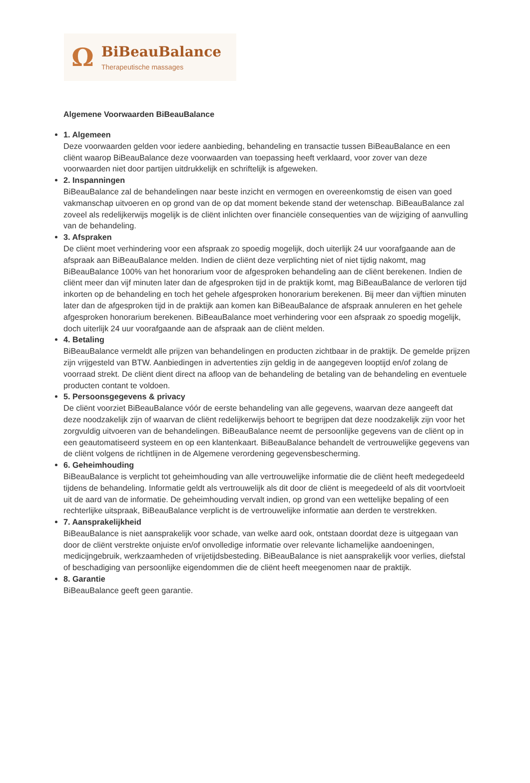Ω
BiBeauBalance
Therapeutische massages
Algemene Voorwaarden BiBeauBalance
1. Algemeen
Deze voorwaarden gelden voor iedere aanbieding, behandeling en transactie tussen BiBeauBalance en een cliënt waarop BiBeauBalance deze voorwaarden van toepassing heeft verklaard, voor zover van deze voorwaarden niet door partijen uitdrukkelijk en schriftelijk is afgeweken.
2. Inspanningen
BiBeauBalance zal de behandelingen naar beste inzicht en vermogen en overeenkomstig de eisen van goed vakmanschap uitvoeren en op grond van de op dat moment bekende stand der wetenschap. BiBeauBalance zal zoveel als redelijkerwijs mogelijk is de cliënt inlichten over financiële consequenties van de wijziging of aanvulling van de behandeling.
3. Afspraken
De cliënt moet verhindering voor een afspraak zo spoedig mogelijk, doch uiterlijk 24 uur voorafgaande aan de afspraak aan BiBeauBalance melden. Indien de cliënt deze verplichting niet of niet tijdig nakomt, mag BiBeauBalance 100% van het honorarium voor de afgesproken behandeling aan de cliënt berekenen. Indien de cliënt meer dan vijf minuten later dan de afgesproken tijd in de praktijk komt, mag BiBeauBalance de verloren tijd inkorten op de behandeling en toch het gehele afgesproken honorarium berekenen. Bij meer dan vijftien minuten later dan de afgesproken tijd in de praktijk aan komen kan BiBeauBalance de afspraak annuleren en het gehele afgesproken honorarium berekenen. BiBeauBalance moet verhindering voor een afspraak zo spoedig mogelijk, doch uiterlijk 24 uur voorafgaande aan de afspraak aan de cliënt melden.
4. Betaling
BiBeauBalance vermeldt alle prijzen van behandelingen en producten zichtbaar in de praktijk. De gemelde prijzen zijn vrijgesteld van BTW. Aanbiedingen in advertenties zijn geldig in de aangegeven looptijd en/of zolang de voorraad strekt. De cliënt dient direct na afloop van de behandeling de betaling van de behandeling en eventuele producten contant te voldoen.
5. Persoonsgegevens & privacy
De cliënt voorziet BiBeauBalance vóór de eerste behandeling van alle gegevens, waarvan deze aangeeft dat deze noodzakelijk zijn of waarvan de cliënt redelijkerwijs behoort te begrijpen dat deze noodzakelijk zijn voor het zorgvuldig uitvoeren van de behandelingen. BiBeauBalance neemt de persoonlijke gegevens van de cliënt op in een geautomatiseerd systeem en op een klantenkaart. BiBeauBalance behandelt de vertrouwelijke gegevens van de cliënt volgens de richtlijnen in de Algemene verordening gegevensbescherming.
6. Geheimhouding
BiBeauBalance is verplicht tot geheimhouding van alle vertrouwelijke informatie die de cliënt heeft medegedeeld tijdens de behandeling. Informatie geldt als vertrouwelijk als dit door de cliënt is meegedeeld of als dit voortvloeit uit de aard van de informatie. De geheimhouding vervalt indien, op grond van een wettelijke bepaling of een rechterlijke uitspraak, BiBeauBalance verplicht is de vertrouwelijke informatie aan derden te verstrekken.
7. Aansprakelijkheid
BiBeauBalance is niet aansprakelijk voor schade, van welke aard ook, ontstaan doordat deze is uitgegaan van door de cliënt verstrekte onjuiste en/of onvolledige informatie over relevante lichamelijke aandoeningen, medicijngebruik, werkzaamheden of vrijetijdsbesteding. BiBeauBalance is niet aansprakelijk voor verlies, diefstal of beschadiging van persoonlijke eigendommen die de cliënt heeft meegenomen naar de praktijk.
8. Garantie
BiBeauBalance geeft geen garantie.